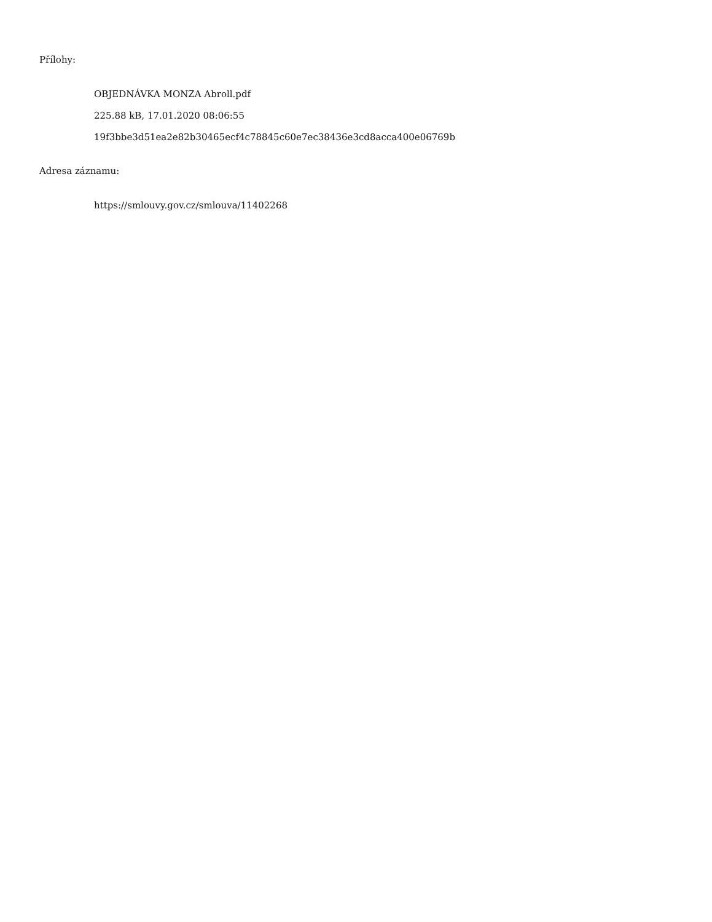Přílohy:
OBJEDNÁVKA MONZA Abroll.pdf
225.88 kB, 17.01.2020 08:06:55
19f3bbe3d51ea2e82b30465ecf4c78845c60e7ec38436e3cd8acca400e06769b
Adresa záznamu:
https://smlouvy.gov.cz/smlouva/11402268